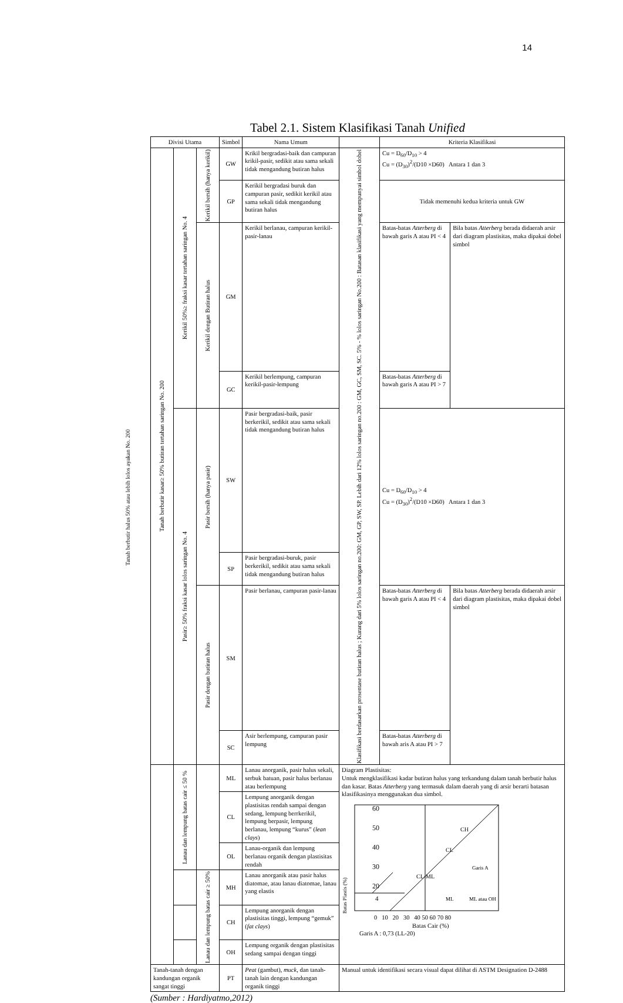14
Tanah berbutir halus 50% atau lebih lolos ayakan No. 200
Tabel 2.1. Sistem Klasifikasi Tanah Unified
| Divisi Utama | | | Simbol | Nama Umum | | Kriteria Klasifikasi | |
| --- | --- | --- | --- | --- | --- | --- | --- |
| Tanah berbutir kasar≥ 50% butiran tertahan saringan No. 200 | Kerikil 50%≥ fraksi kasar tertahan saringan No. 4 | Kerikil bersih (hanya kerikil) | GW | Krikil bergradasi-baik dan campuran krikil-pasir, sedikit atau sama sekali tidak mengandung butiran halus | Klasifikasi berdasarkan prosentase butiran halus ; Kurang dari 5% lolos saringan no.200: GM, GP, SW, SP. Lebih dari 12% lolos saringan no.200 : GM, GC, SM, SC. 5% - % lolos saringan No.200 : Batasan klasifikasi yang mempunyai simbol dobel | Cu = D<sub>60</sub>/D<sub>10</sub> > 4 Cu = (D<sub>30</sub>)<sup>2</sup>/(D10 ×D60) Antara 1 dan 3 | |
| | | | GP | Kerikil bergradasi buruk dan campuran pasir, sedikit kerikil atau sama sekali tidak mengandung butiran halus | | Tidak memenuhi kedua kriteria untuk GW | |
| | | Kerikil dengan Butiran halus | GM | Kerikil berlanau, campuran kerikil-pasir-lanau | | Batas-batas Atterberg di bawah garis A atau PI < 4 | Bila batas Atterberg berada didaerah arsir dari diagram plastisitas, maka dipakai dobel simbol |
| | | | GC | Kerikil berlempung, campuran kerikil-pasir-lempung | | Batas-batas Atterberg di bawah garis A atau PI > 7 | |
| | Pasir≥ 50% fraksi kasar lolos saringan No. 4 | Pasir bersih (hanya pasir) | SW | Pasir bergradasi-baik, pasir berkerikil, sedikit atau sama sekali tidak mengandung butiran halus | | Cu = D<sub>60</sub>/D<sub>10</sub> > 4 Cu = (D<sub>30</sub>)<sup>2</sup>/(D10 ×D60) Antara 1 dan 3 | |
| | | | SP | Pasir bergradasi-buruk, pasir berkerikil, sedikit atau sama sekali tidak mengandung butiran halus | | | |
| | | Pasir dengan butiran halus | SM | Pasir berlanau, campuran pasir-lanau | | Batas-batas Atterberg di bawah garis A atau PI < 4 | Bila batas Atterberg berada didaerah arsir dari diagram plastisitas, maka dipakai dobel simbol |
| | | | SC | Asir berlempung, campuran pasir lempung | | Batas-batas Atterberg di bawah aris A atau PI > 7 | |
| | Lanau dan lempung batas cair ≤ 50 % | | ML | Lanau anorganik, pasir halus sekali, serbuk batuan, pasir halus berlanau atau berlempung | Diagram Plastisitas: Untuk mengklasifikasi kadar butiran halus yang terkandung dalam tanah berbutir halus dan kasar. Batas Atterberg yang termasuk dalam daerah yang di arsir berarti batasan klasifikasinya menggunakan dua simbol. Batas Plastis (%) 60 50 40 30 20 4 CH CL Garis A CL-ML ML ML atau OH 0 10 20 30 40 50 60 70 80 Batas Cair (%) Garis A : 0,73 (LL-20) | | |
| | | | CL | Lempung anorganik dengan plastisitas rendah sampai dengan sedang, lempung berrkerikil, lempung berpasir, lempung berlanau, lempung “kurus” ( lean clays ) | | | |
| | | | OL | Lanau-organik dan lempung berlanau organik dengan plastisitas rendah | | | |
| | | Lanau dan lempung batas cair ≥ 50% | MH | Lanau anorganik atau pasir halus diatomae, atau lanau diatomae, lanau yang elastis | | | |
| | | | CH | Lempung anorganik dengan plastisitas tinggi, lempung “gemuk” ( fat clays ) | | | |
| | | | OH | Lempung organik dengan plastisitas sedang sampai dengan tinggi | | | |
| Tanah-tanah dengan kandungan organik sangat tinggi | | | PT | Peat (gambut), muck , dan tanah-tanah lain dengan kandungan organik tinggi | Manual untuk identifikasi secara visual dapat dilihat di ASTM Designation D-2488 | | |
(Sumber : Hardiyatmo,2012)